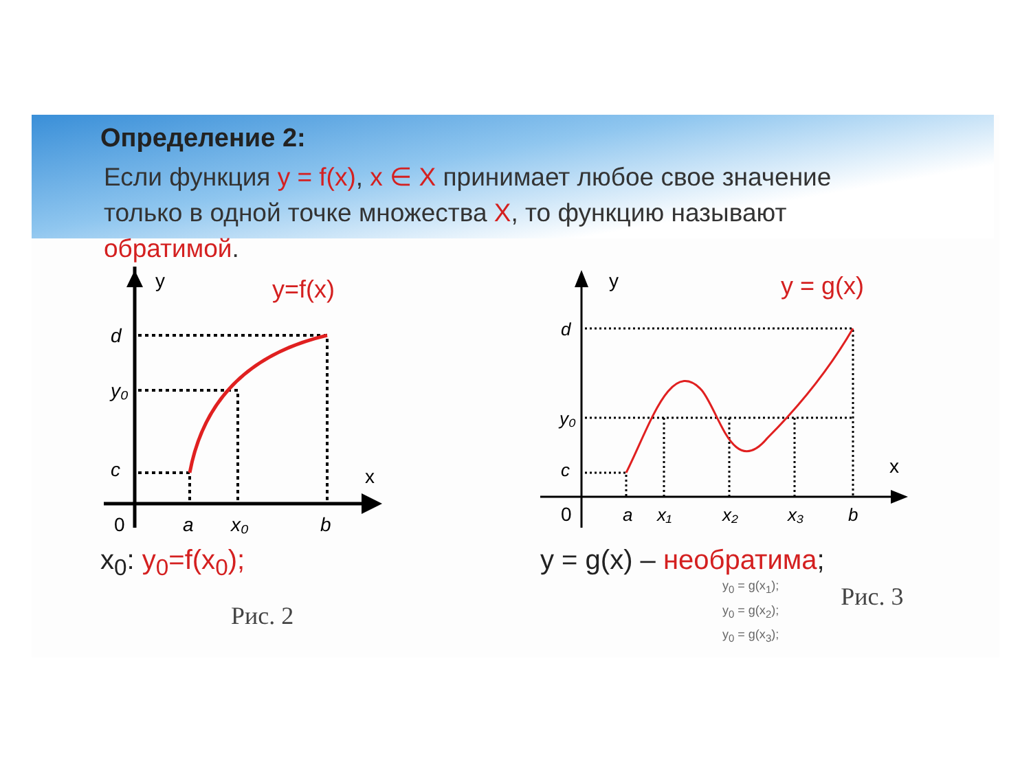Определение 2:
Если функция y = f(x), x ∈ X принимает любое свое значение только в одной точке множества X, то функцию называют обратимой.
d
y₀
c
a
x₀
b
0
y
x
y=f(x)
x<sub>0</sub>: y<sub>0</sub>=f(x<sub>0</sub>);
Рис. 2
d
y₀
c
a
x₁
x₂
x₃
b
0
y
x
y = g(x)
y = g(x) – необратима;
y<sub>0</sub> = g(x<sub>1</sub>);
y<sub>0</sub> = g(x<sub>2</sub>);
y<sub>0</sub> = g(x<sub>3</sub>);
Рис. 3